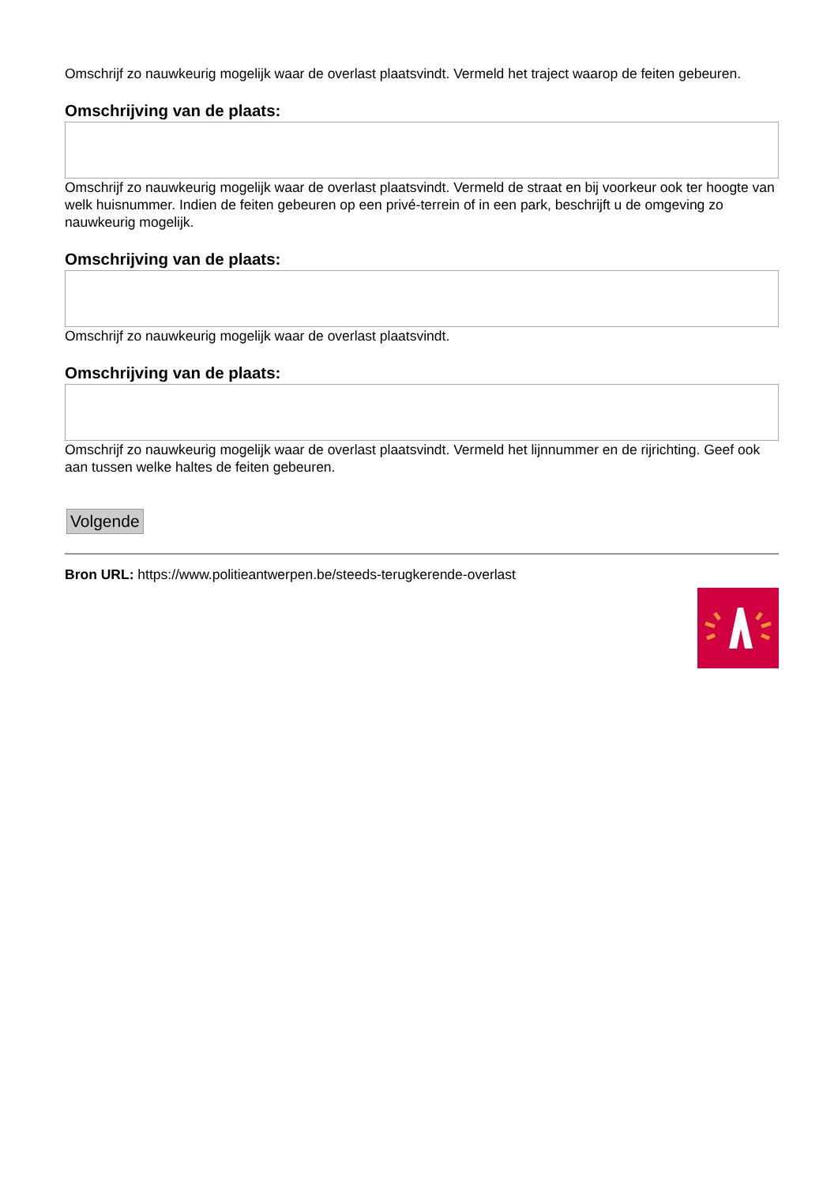Omschrijf zo nauwkeurig mogelijk waar de overlast plaatsvindt. Vermeld het traject waarop de feiten gebeuren.
Omschrijving van de plaats:
Omschrijf zo nauwkeurig mogelijk waar de overlast plaatsvindt. Vermeld de straat en bij voorkeur ook ter hoogte van welk huisnummer. Indien de feiten gebeuren op een privé-terrein of in een park, beschrijft u de omgeving zo nauwkeurig mogelijk.
Omschrijving van de plaats:
Omschrijf zo nauwkeurig mogelijk waar de overlast plaatsvindt.
Omschrijving van de plaats:
Omschrijf zo nauwkeurig mogelijk waar de overlast plaatsvindt. Vermeld het lijnnummer en de rijrichting. Geef ook aan tussen welke haltes de feiten gebeuren.
Volgende
Bron URL: https://www.politieantwerpen.be/steeds-terugkerende-overlast